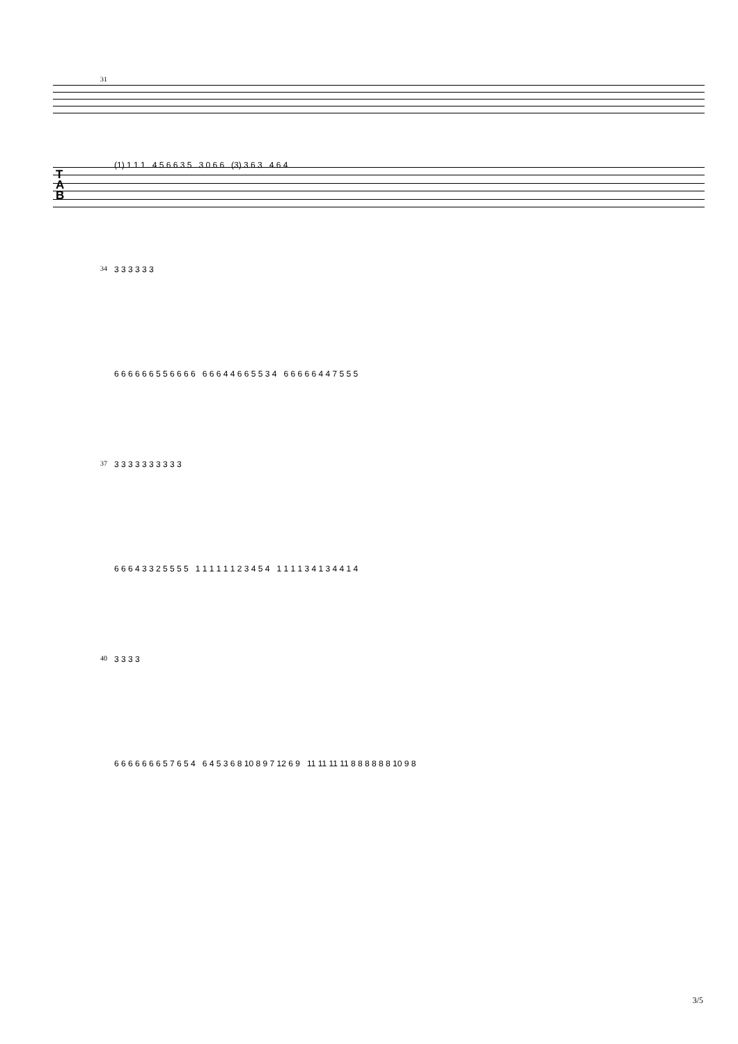31
T
A
B
(1) 1 1 1 4 5 6 6 3 5 3 0 6 6 (3) 3 6 3 4 6 4
34
3 3 3 3 3 3
6 6 6 6 6 6 5 5 6 6 6 6 6 6 6 4 4 6 6 5 5 3 4 6 6 6 6 6 4 4 7 5 5 5
37
3 3 3 3 3 3 3 3 3 3
6 6 6 4 3 3 2 5 5 5 5 1 1 1 1 1 1 2 3 4 5 4 1 1 1 1 3 4 1 3 4 4 1 4
40
3 3 3 3
6 6 6 6 6 6 6 5 7 6 5 4 6 4 5 3 6 8 10 8 9 7 12 6 9 11 11 11 11 8 8 8 8 8 8 10 9 8
3/5